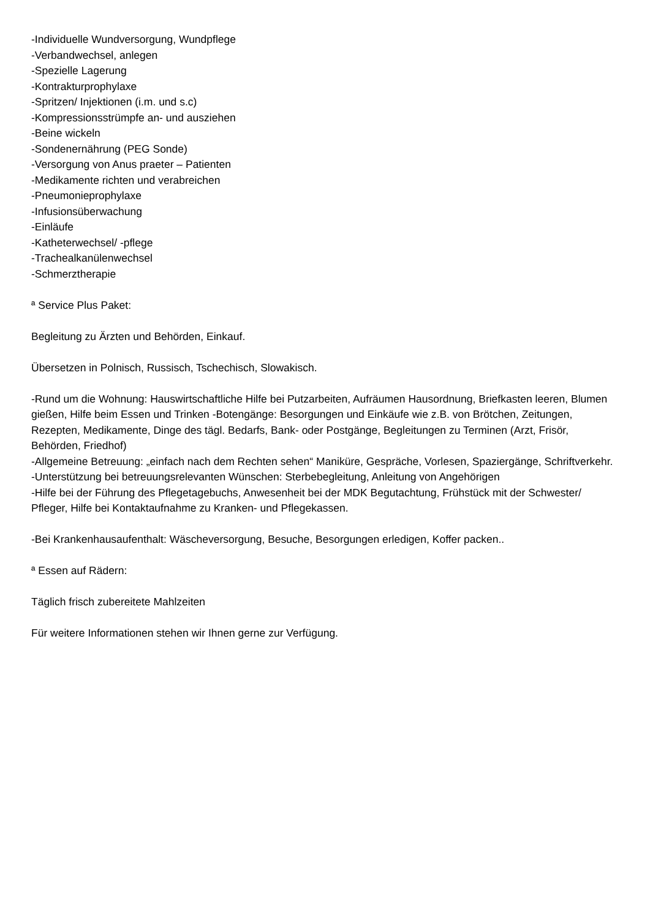-Individuelle Wundversorgung, Wundpflege
-Verbandwechsel, anlegen
-Spezielle Lagerung
-Kontrakturprophylaxe
-Spritzen/ Injektionen (i.m. und s.c)
-Kompressionsstrümpfe an- und ausziehen
-Beine wickeln
-Sondenernährung (PEG Sonde)
-Versorgung von Anus praeter – Patienten
-Medikamente richten und verabreichen
-Pneumonieprophylaxe
-Infusionsüberwachung
-Einläufe
-Katheterwechsel/ -pflege
-Trachealkanülenwechsel
-Schmerztherapie
ª Service Plus Paket:
Begleitung zu Ärzten und Behörden, Einkauf.
Übersetzen in Polnisch, Russisch, Tschechisch, Slowakisch.
-Rund um die Wohnung: Hauswirtschaftliche Hilfe bei Putzarbeiten, Aufräumen Hausordnung, Briefkasten leeren, Blumen gießen, Hilfe beim Essen und Trinken -Botengänge: Besorgungen und Einkäufe wie z.B. von Brötchen, Zeitungen, Rezepten, Medikamente, Dinge des tägl. Bedarfs, Bank- oder Postgänge, Begleitungen zu Terminen (Arzt, Frisör, Behörden, Friedhof)
-Allgemeine Betreuung: „einfach nach dem Rechten sehen“ Maniküre, Gespräche, Vorlesen, Spaziergänge, Schriftverkehr.
-Unterstützung bei betreuungsrelevanten Wünschen: Sterbebegleitung, Anleitung von Angehörigen
-Hilfe bei der Führung des Pflegetagebuchs, Anwesenheit bei der MDK Begutachtung, Frühstück mit der Schwester/ Pfleger, Hilfe bei Kontaktaufnahme zu Kranken- und Pflegekassen.
-Bei Krankenhausaufenthalt: Wäscheversorgung, Besuche, Besorgungen erledigen, Koffer packen..
ª Essen auf Rädern:
Täglich frisch zubereitete Mahlzeiten
Für weitere Informationen stehen wir Ihnen gerne zur Verfügung.